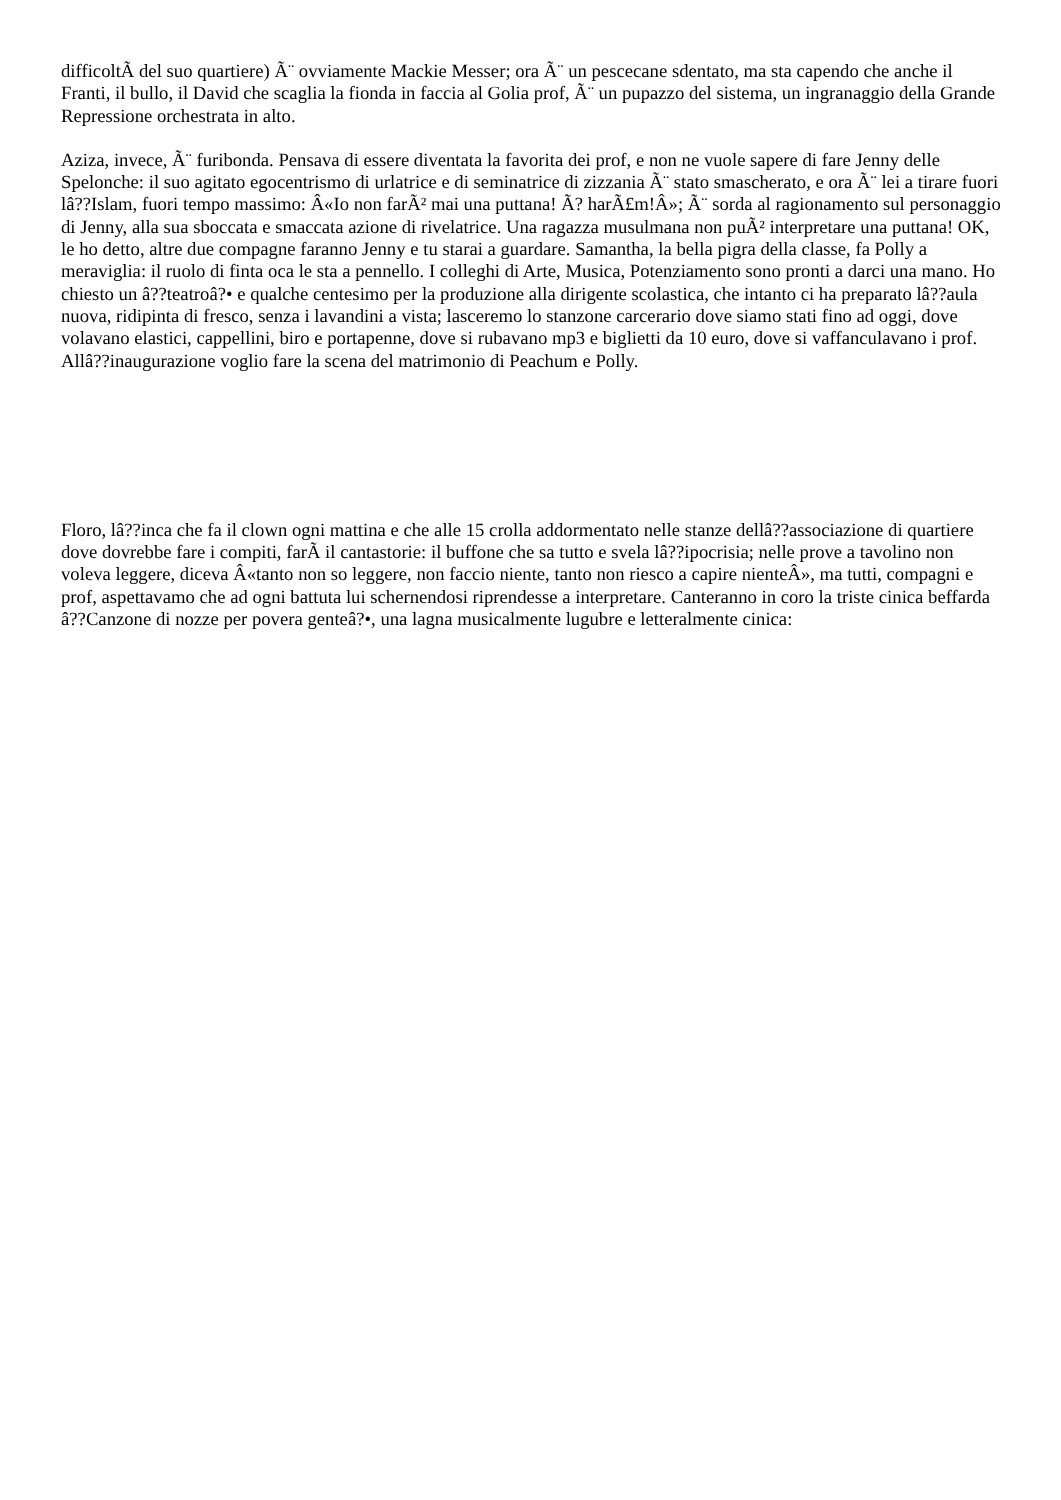difficoltÃ del suo quartiere) Ã¨ ovviamente Mackie Messer; ora Ã¨ un pescecane sdentato, ma sta capendo che anche il Franti, il bullo, il David che scaglia la fionda in faccia al Golia prof, Ã¨ un pupazzo del sistema, un ingranaggio della Grande Repressione orchestrata in alto.
Aziza, invece, Ã¨ furibonda. Pensava di essere diventata la favorita dei prof, e non ne vuole sapere di fare Jenny delle Spelonche: il suo agitato egocentrismo di urlatrice e di seminatrice di zizzania Ã¨ stato smascherato, e ora Ã¨ lei a tirare fuori lâ??Islam, fuori tempo massimo: Â«Io non farÃ² mai una puttana! Ã? harÃ£m!Â»; Ã¨ sorda al ragionamento sul personaggio di Jenny, alla sua sboccata e smaccata azione di rivelatrice. Una ragazza musulmana non puÃ² interpretare una puttana! OK, le ho detto, altre due compagne faranno Jenny e tu starai a guardare. Samantha, la bella pigra della classe, fa Polly a meraviglia: il ruolo di finta oca le sta a pennello. I colleghi di Arte, Musica, Potenziamento sono pronti a darci una mano. Ho chiesto un â??teatroâ?• e qualche centesimo per la produzione alla dirigente scolastica, che intanto ci ha preparato lâ??aula nuova, ridipinta di fresco, senza i lavandini a vista; lasceremo lo stanzone carcerario dove siamo stati fino ad oggi, dove volavano elastici, cappellini, biro e portapenne, dove si rubavano mp3 e biglietti da 10 euro, dove si vaffanculavano i prof. Allâ??inaugurazione voglio fare la scena del matrimonio di Peachum e Polly.
Floro, lâ??inca che fa il clown ogni mattina e che alle 15 crolla addormentato nelle stanze dellâ??associazione di quartiere dove dovrebbe fare i compiti, farÃ il cantastorie: il buffone che sa tutto e svela lâ??ipocrisia; nelle prove a tavolino non voleva leggere, diceva Â«tanto non so leggere, non faccio niente, tanto non riesco a capire nienteÂ», ma tutti, compagni e prof, aspettavamo che ad ogni battuta lui schernendosi riprendesse a interpretare. Canteranno in coro la triste cinica beffarda â??Canzone di nozze per povera genteâ?•, una lagna musicalmente lugubre e letteralmente cinica: